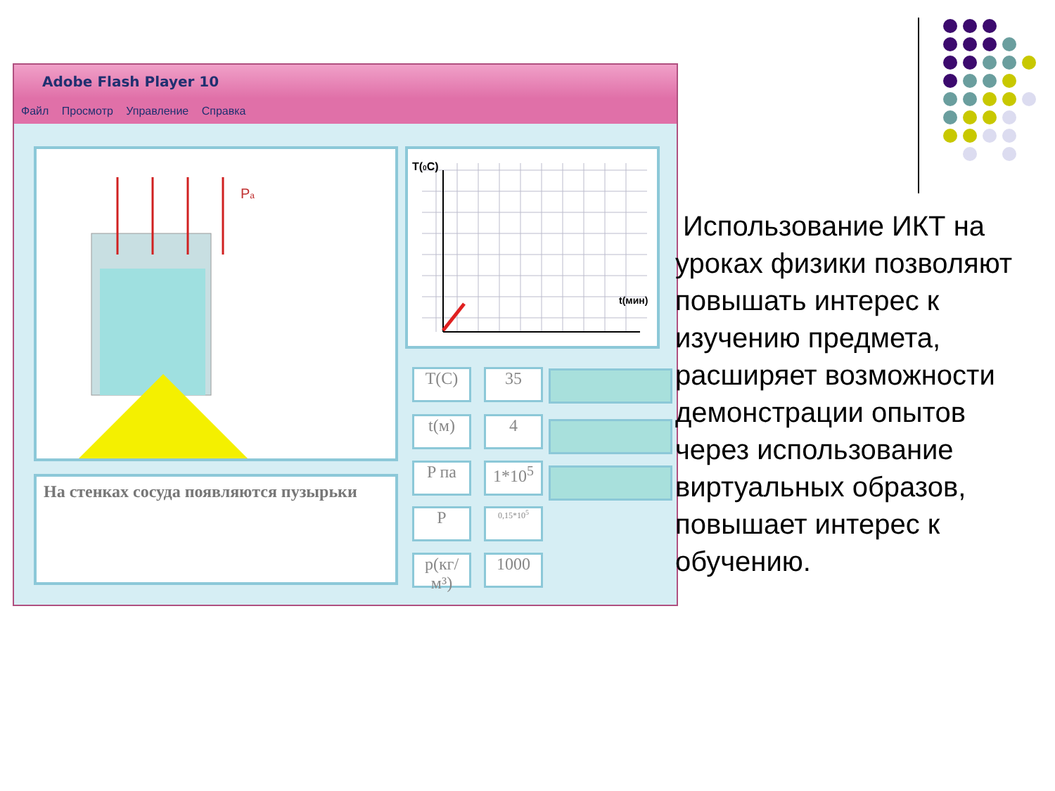Adobe Flash Player 10
Файл Просмотр Управление Справка
Pa
На стенках сосуда появляются пузырьки
T(0C)
t(мин)
T(C) 35
t(м) 4
P па 1*10<sup>5</sup>
P 0,15*10<sup>5</sup>
p(кг/м³)
1000
Использование ИКТ на уроках физики позволяют повышать интерес к изучению предмета, расширяет возможности демонстрации опытов через использование виртуальных образов, повышает интерес к обучению.